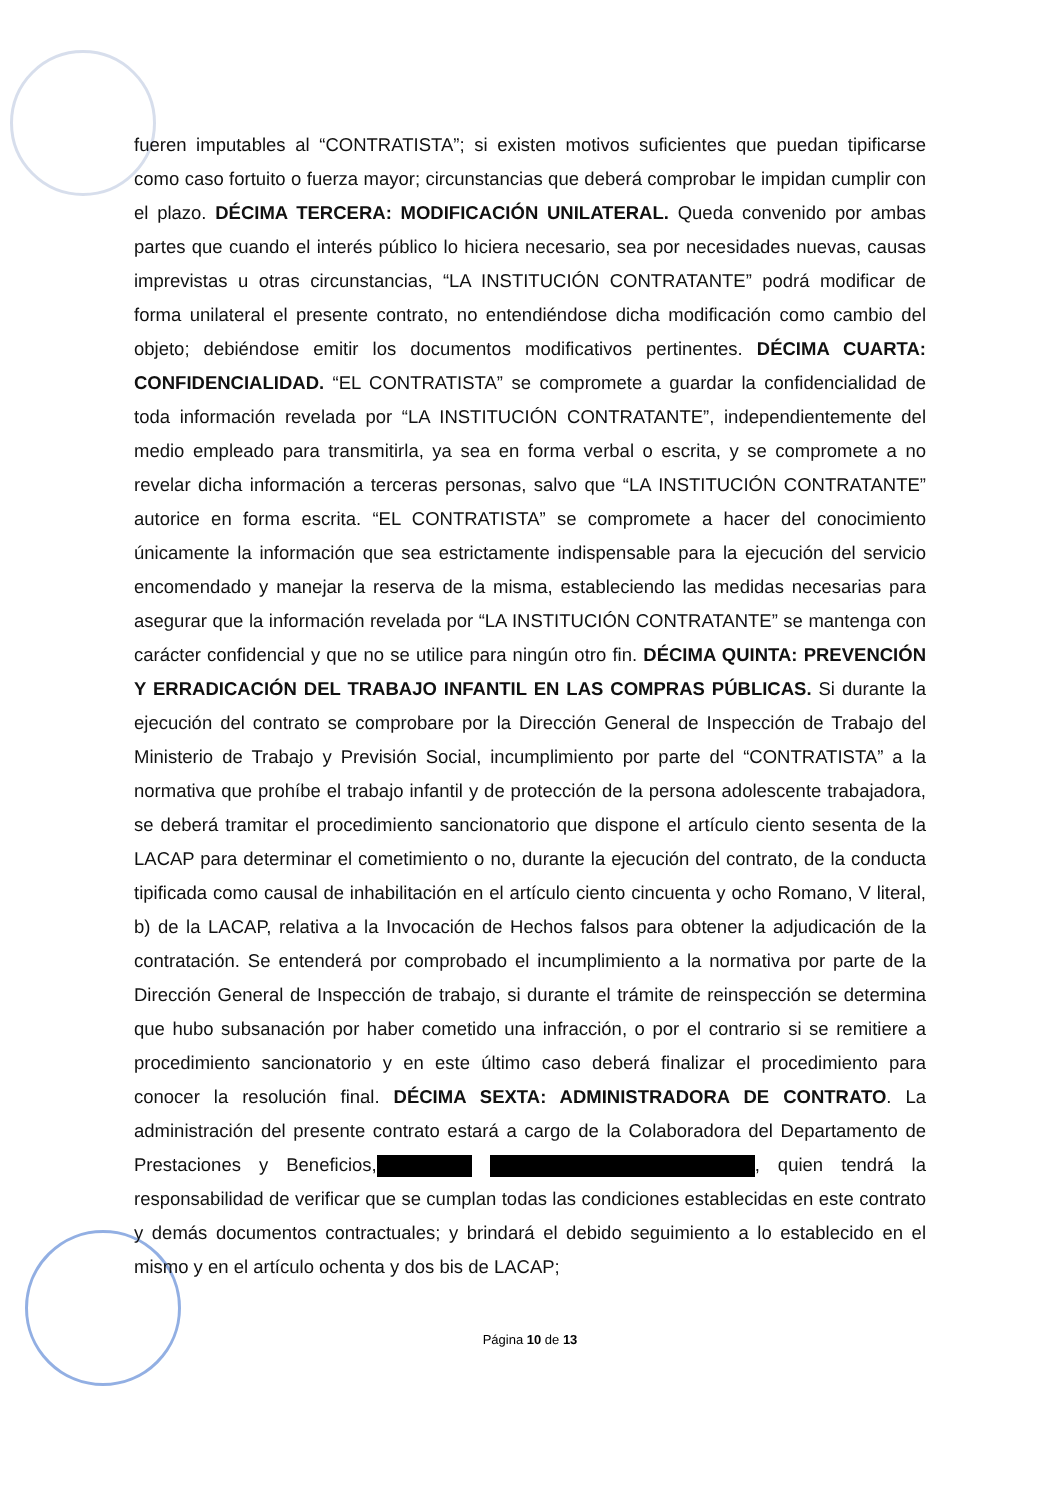fueren imputables al “CONTRATISTA”; si existen motivos suficientes que puedan tipificarse como caso fortuito o fuerza mayor; circunstancias que deberá comprobar le impidan cumplir con el plazo. DÉCIMA TERCERA: MODIFICACIÓN UNILATERAL. Queda convenido por ambas partes que cuando el interés público lo hiciera necesario, sea por necesidades nuevas, causas imprevistas u otras circunstancias, “LA INSTITUCIÓN CONTRATANTE” podrá modificar de forma unilateral el presente contrato, no entendiéndose dicha modificación como cambio del objeto; debiéndose emitir los documentos modificativos pertinentes. DÉCIMA CUARTA: CONFIDENCIALIDAD. “EL CONTRATISTA” se compromete a guardar la confidencialidad de toda información revelada por “LA INSTITUCIÓN CONTRATANTE”, independientemente del medio empleado para transmitirla, ya sea en forma verbal o escrita, y se compromete a no revelar dicha información a terceras personas, salvo que “LA INSTITUCIÓN CONTRATANTE” autorice en forma escrita. “EL CONTRATISTA” se compromete a hacer del conocimiento únicamente la información que sea estrictamente indispensable para la ejecución del servicio encomendado y manejar la reserva de la misma, estableciendo las medidas necesarias para asegurar que la información revelada por “LA INSTITUCIÓN CONTRATANTE” se mantenga con carácter confidencial y que no se utilice para ningún otro fin. DÉCIMA QUINTA: PREVENCIÓN Y ERRADICACIÓN DEL TRABAJO INFANTIL EN LAS COMPRAS PÚBLICAS. Si durante la ejecución del contrato se comprobare por la Dirección General de Inspección de Trabajo del Ministerio de Trabajo y Previsión Social, incumplimiento por parte del “CONTRATISTA” a la normativa que prohíbe el trabajo infantil y de protección de la persona adolescente trabajadora, se deberá tramitar el procedimiento sancionatorio que dispone el artículo ciento sesenta de la LACAP para determinar el cometimiento o no, durante la ejecución del contrato, de la conducta tipificada como causal de inhabilitación en el artículo ciento cincuenta y ocho Romano, V literal, b) de la LACAP, relativa a la Invocación de Hechos falsos para obtener la adjudicación de la contratación. Se entenderá por comprobado el incumplimiento a la normativa por parte de la Dirección General de Inspección de trabajo, si durante el trámite de reinspección se determina que hubo subsanación por haber cometido una infracción, o por el contrario si se remitiere a procedimiento sancionatorio y en este último caso deberá finalizar el procedimiento para conocer la resolución final. DÉCIMA SEXTA: ADMINISTRADORA DE CONTRATO. La administración del presente contrato estará a cargo de la Colaboradora del Departamento de Prestaciones y Beneficios, , quien tendrá la responsabilidad de verificar que se cumplan todas las condiciones establecidas en este contrato y demás documentos contractuales; y brindará el debido seguimiento a lo establecido en el mismo y en el artículo ochenta y dos bis de LACAP;
Página 10 de 13